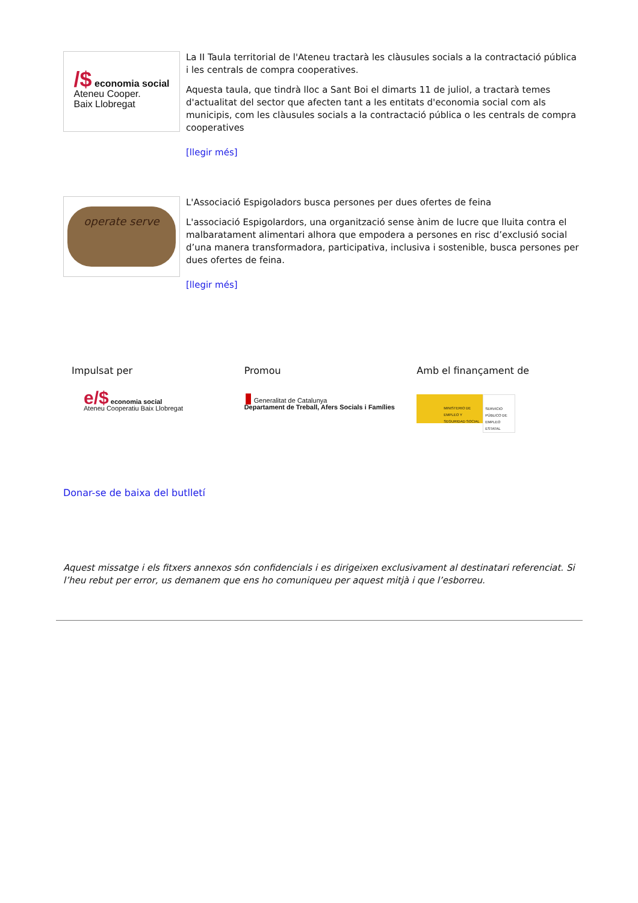/$ economia social
Ateneu Cooper.
Baix Llobregat
La II Taula territorial de l'Ateneu tractarà les clàusules socials a la contractació pública i les centrals de compra cooperatives.
Aquesta taula, que tindrà lloc a Sant Boi el dimarts 11 de juliol, a tractarà temes d'actualitat del sector que afecten tant a les entitats d'economia social com als municipis, com les clàusules socials a la contractació pública o les centrals de compra cooperatives
[llegir més]
operate serve
L'Associació Espigoladors busca persones per dues ofertes de feina
L'associació Espigolardors, una organització sense ànim de lucre que lluita contra el malbaratament alimentari alhora que empodera a persones en risc d’exclusió social d’una manera transformadora, participativa, inclusiva i sostenible, busca persones per dues ofertes de feina.
[llegir més]
Impulsat per
e/$ economia social
Ateneu Cooperatiu Baix Llobregat
Promou
▮ Generalitat de Catalunya
Departament de Treball, Afers Socials i Famílies
Amb el finançament de
MINISTERIO DE EMPLEO Y SEGURIDAD SOCIAL
SERVICIO PÚBLICO DE EMPLEO ESTATAL
Donar-se de baixa del butlletí
Aquest missatge i els fitxers annexos són confidencials i es dirigeixen exclusivament al destinatari referenciat. Si l’heu rebut per error, us demanem que ens ho comuniqueu per aquest mitjà i que l’esborreu.